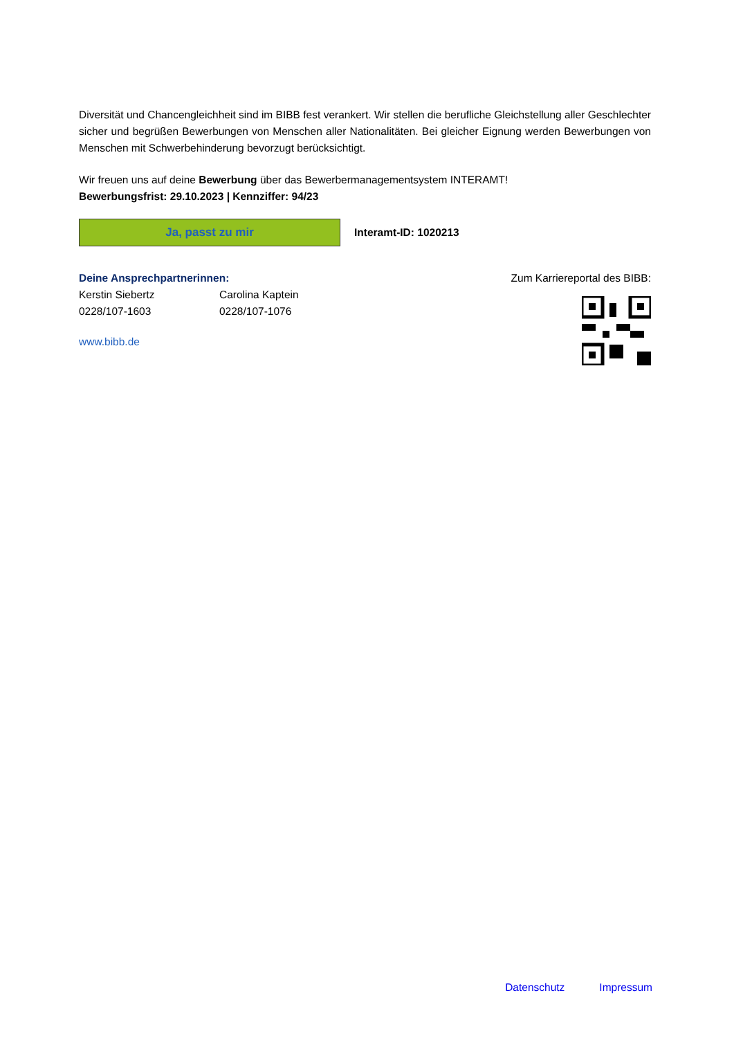Diversität und Chancengleichheit sind im BIBB fest verankert. Wir stellen die berufliche Gleichstellung aller Ge­schlechter sicher und begrüßen Bewerbungen von Menschen aller Nationalitäten. Bei gleicher Eignung werden Bewerbungen von Menschen mit Schwerbehinderung bevorzugt berücksichtigt.
Wir freuen uns auf deine Bewerbung über das Bewerbermanagementsystem INTERAMT!
Bewerbungsfrist: 29.10.2023 | Kennziffer: 94/23
Ja, passt zu mir
Interamt-ID: 1020213
Deine Ansprechpartnerinnen:
Kerstin Siebertz
0228/107-1603
Carolina Kaptein
0228/107-1076
www.bibb.de
Zum Karriereportal des BIBB:
Datenschutz Impressum